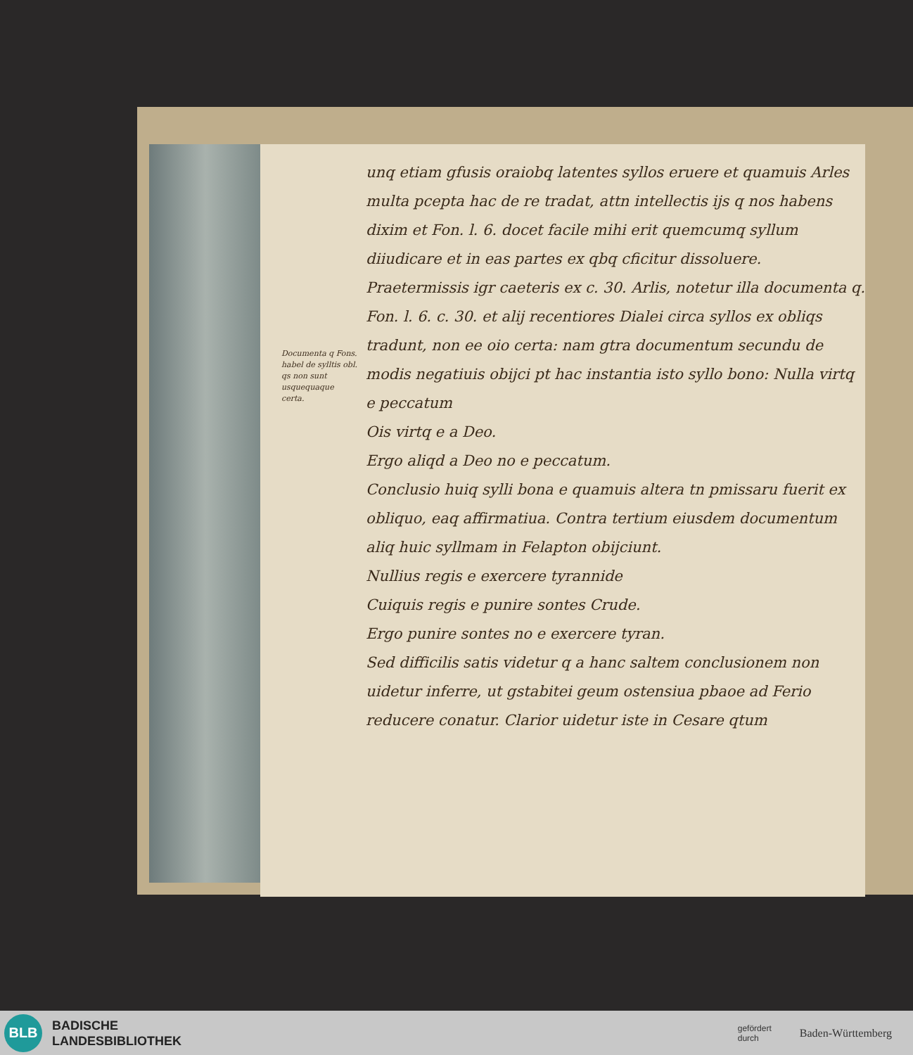Documenta q Fons. habel de sylltis obl. qs non sunt usquequaque certa.
unq etiam gfusis oraiobq latentes syllos eruere et quamuis Arles multa pcepta hac de re tradat, attn intellectis ijs q nos habens dixim et Fon. l. 6. docet facile mihi erit quemcumq syllum diiudicare et in eas partes ex qbq cficitur dissoluere.
Praetermissis igr caeteris ex c. 30. Arlis, notetur illa documenta q. Fon. l. 6. c. 30. et alij recentiores Dialei circa syllos ex obliqs tradunt, non ee oio certa: nam gtra documentum secundu de modis negatiuis obijci pt hac instantia isto syllo bono: Nulla virtq e peccatum
Ois virtq e a Deo.
Ergo aliqd a Deo no e peccatum.
Conclusio huiq sylli bona e quamuis altera tn pmissaru fuerit ex obliquo, eaq affirmatiua. Contra tertium eiusdem documentum aliq huic syllmam in Felapton obijciunt.
Nullius regis e exercere tyrannide
Cuiquis regis e punire sontes Crude.
Ergo punire sontes no e exercere tyran.
Sed difficilis satis videtur q a hanc saltem conclusionem non uidetur inferre, ut gstabitei geum ostensiua pbaoe ad Ferio reducere conatur. Clarior uidetur iste in Cesare qtum
BLB
BADISCHE
LANDESBIBLIOTHEK
gefördert
durch Baden-Württemberg